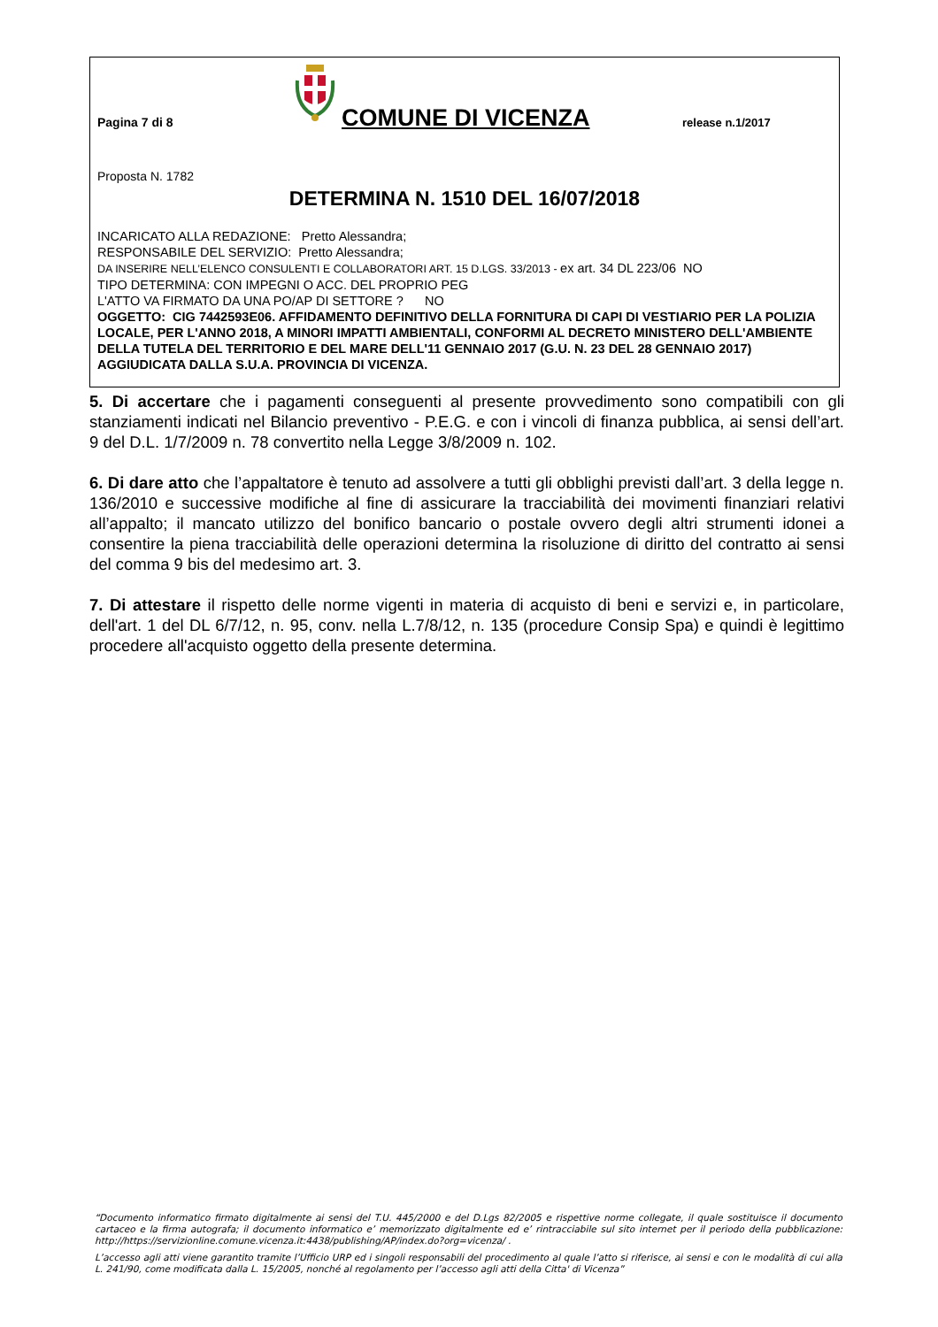Pagina 7 di 8
COMUNE DI VICENZA
release n.1/2017
Proposta N. 1782
DETERMINA N. 1510 DEL 16/07/2018
INCARICATO ALLA REDAZIONE: Pretto Alessandra;
RESPONSABILE DEL SERVIZIO: Pretto Alessandra;
DA INSERIRE NELL’ELENCO CONSULENTI E COLLABORATORI ART. 15 D.LGS. 33/2013 - ex art. 34 DL 223/06 NO
TIPO DETERMINA: CON IMPEGNI O ACC. DEL PROPRIO PEG
L'ATTO VA FIRMATO DA UNA PO/AP DI SETTORE ? NO
OGGETTO: CIG 7442593E06. AFFIDAMENTO DEFINITIVO DELLA FORNITURA DI CAPI DI VESTIARIO PER LA POLIZIA LOCALE, PER L'ANNO 2018, A MINORI IMPATTI AMBIENTALI, CONFORMI AL DECRETO MINISTERO DELL'AMBIENTE DELLA TUTELA DEL TERRITORIO E DEL MARE DELL'11 GENNAIO 2017 (G.U. N. 23 DEL 28 GENNAIO 2017) AGGIUDICATA DALLA S.U.A. PROVINCIA DI VICENZA.
5. Di accertare che i pagamenti conseguenti al presente provvedimento sono compatibili con gli stanziamenti indicati nel Bilancio preventivo - P.E.G. e con i vincoli di finanza pubblica, ai sensi dell’art. 9 del D.L. 1/7/2009 n. 78 convertito nella Legge 3/8/2009 n. 102.
6. Di dare atto che l’appaltatore è tenuto ad assolvere a tutti gli obblighi previsti dall’art. 3 della legge n. 136/2010 e successive modifiche al fine di assicurare la tracciabilità dei movimenti finanziari relativi all’appalto; il mancato utilizzo del bonifico bancario o postale ovvero degli altri strumenti idonei a consentire la piena tracciabilità delle operazioni determina la risoluzione di diritto del contratto ai sensi del comma 9 bis del medesimo art. 3.
7. Di attestare il rispetto delle norme vigenti in materia di acquisto di beni e servizi e, in particolare, dell'art. 1 del DL 6/7/12, n. 95, conv. nella L.7/8/12, n. 135 (procedure Consip Spa) e quindi è legittimo procedere all'acquisto oggetto della presente determina.
“Documento informatico firmato digitalmente ai sensi del T.U. 445/2000 e del D.Lgs 82/2005 e rispettive norme collegate, il quale sostituisce il documento cartaceo e la firma autografa; il documento informatico e’ memorizzato digitalmente ed e’ rintracciabile sul sito internet per il periodo della pubblicazione: http://https://servizionline.comune.vicenza.it:4438/publishing/AP/index.do?org=vicenza/ .
L’accesso agli atti viene garantito tramite l’Ufficio URP ed i singoli responsabili del procedimento al quale l’atto si riferisce, ai sensi e con le modalità di cui alla L. 241/90, come modificata dalla L. 15/2005, nonché al regolamento per l’accesso agli atti della Citta' di Vicenza”